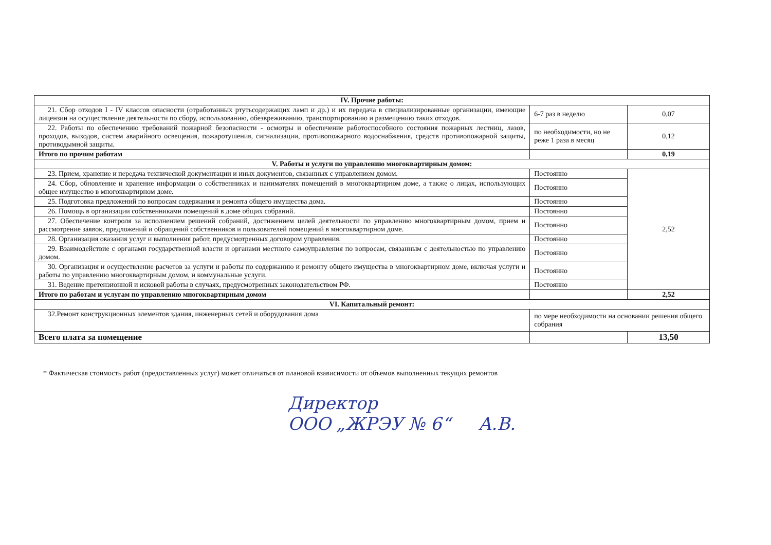| IV. Прочие работы: | | |
| --- | --- | --- |
| 21. Сбор отходов I - IV классов опасности (отработанных ртутьсодержащих ламп и др.) и их передача в специализированные организации, имеющие лицензии на осуществление деятельности по сбору, использованию, обезвреживанию, транспортированию и размещению таких отходов. | 6-7 раз в неделю | 0,07 |
| 22. Работы по обеспечению требований пожарной безопасности - осмотры и обеспечение работоспособного состояния пожарных лестниц, лазов, проходов, выходов, систем аварийного освещения, пожаротушения, сигнализации, противопожарного водоснабжения, средств противопожарной защиты, противодымной защиты. | по необходимости, но не реже 1 раза в месяц | 0,12 |
| Итого по прочим работам | | 0,19 |
| V. Работы и услуги по управлению многоквартирным домом: | | |
| 23. Прием, хранение и передача технической документации и иных документов, связанных с управлением домом. | Постоянно | 2,52 |
| 24. Сбор, обновление и хранение информации о собственниках и нанимателях помещений в многоквартирном доме, а также о лицах, использующих общее имущество в многоквартирном доме. | Постоянно | |
| 25. Подготовка предложений по вопросам содержания и ремонта общего имущества дома. | Постоянно | |
| 26. Помощь в организации собственниками помещений в доме общих собраний. | Постоянно | |
| 27. Обеспечение контроля за исполнением решений собраний, достижением целей деятельности по управлению многоквартирным домом, прием и рассмотрение заявок, предложений и обращений собственников и пользователей помещений в многоквартирном доме. | Постоянно | |
| 28. Организация оказания услуг и выполнения работ, предусмотренных договором управления. | Постоянно | |
| 29. Взаимодействие с органами государственной власти и органами местного самоуправления по вопросам, связанным с деятельностью по управлению домом. | Постоянно | |
| 30. Организация и осуществление расчетов за услуги и работы по содержанию и ремонту общего имущества в многоквартирном доме, включая услуги и работы по управлению многоквартирным домом, и коммунальные услуги. | Постоянно | |
| 31. Ведение претензионной и исковой работы в случаях, предусмотренных законодательством РФ. | Постоянно | |
| Итого по работам и услугам по управлению многоквартирным домом | | 2,52 |
| VI. Капитальный ремонт: | | |
| 32.Ремонт конструкционных элементов здания, инженерных сетей и оборудования дома | по мере необходимости на основании решения общего собрания | |
| Всего плата за помещение | | 13,50 |
* Фактическая стоимость работ (предоставленных услуг) может отличаться от плановой взависимости от объемов выполненных текущих ремонтов
Директор
ООО „ЖРЭУ № 6“ А.В.